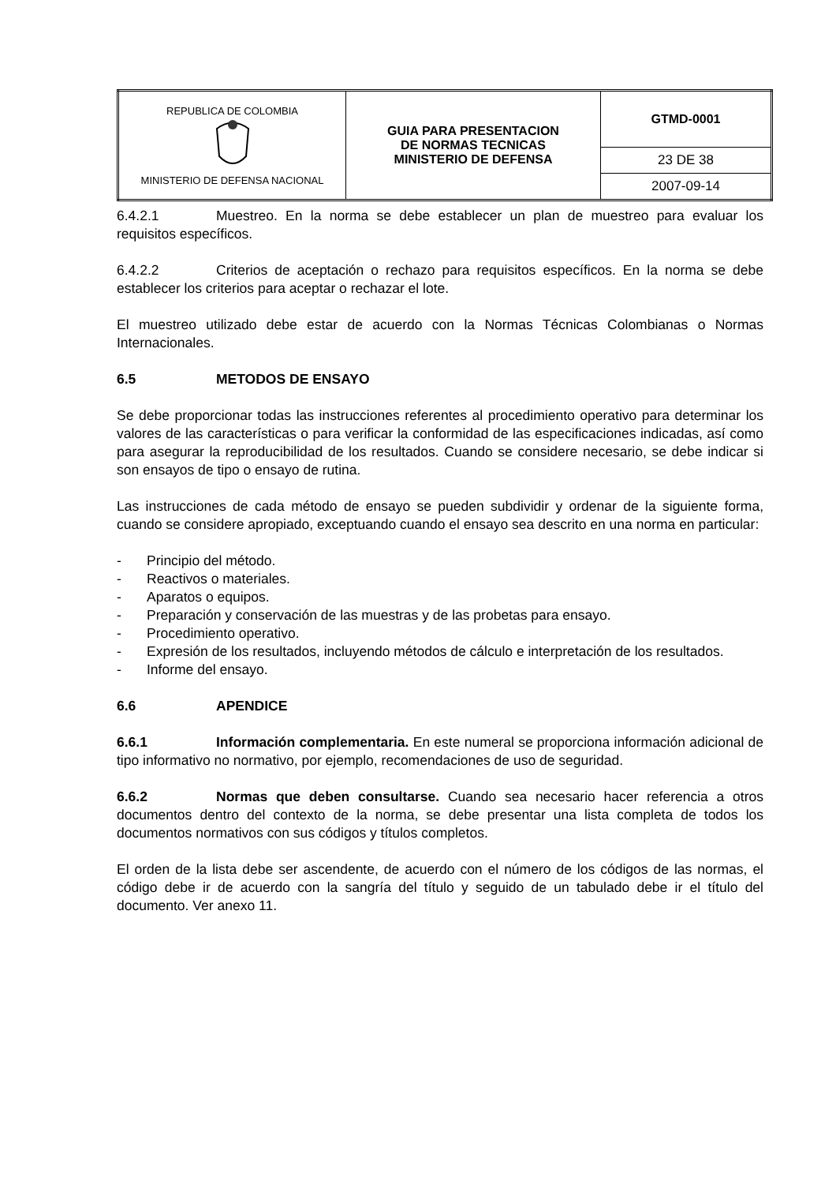| REPUBLICA DE COLOMBIA MINISTERIO DE DEFENSA NACIONAL | GUIA PARA PRESENTACION DE NORMAS TECNICAS MINISTERIO DE DEFENSA | GTMD-0001 |
| | | 23 DE 38 |
| | | 2007-09-14 |
6.4.2.1 Muestreo. En la norma se debe establecer un plan de muestreo para evaluar los requisitos específicos.
6.4.2.2 Criterios de aceptación o rechazo para requisitos específicos. En la norma se debe establecer los criterios para aceptar o rechazar el lote.
El muestreo utilizado debe estar de acuerdo con la Normas Técnicas Colombianas o Normas Internacionales.
6.5 METODOS DE ENSAYO
Se debe proporcionar todas las instrucciones referentes al procedimiento operativo para determinar los valores de las características o para verificar la conformidad de las especificaciones indicadas, así como para asegurar la reproducibilidad de los resultados. Cuando se considere necesario, se debe indicar si son ensayos de tipo o ensayo de rutina.
Las instrucciones de cada método de ensayo se pueden subdividir y ordenar de la siguiente forma, cuando se considere apropiado, exceptuando cuando el ensayo sea descrito en una norma en particular:
- Principio del método.
- Reactivos o materiales.
- Aparatos o equipos.
- Preparación y conservación de las muestras y de las probetas para ensayo.
- Procedimiento operativo.
- Expresión de los resultados, incluyendo métodos de cálculo e interpretación de los resultados.
- Informe del ensayo.
6.6 APENDICE
6.6.1 Información complementaria. En este numeral se proporciona información adicional de tipo informativo no normativo, por ejemplo, recomendaciones de uso de seguridad.
6.6.2 Normas que deben consultarse. Cuando sea necesario hacer referencia a otros documentos dentro del contexto de la norma, se debe presentar una lista completa de todos los documentos normativos con sus códigos y títulos completos.
El orden de la lista debe ser ascendente, de acuerdo con el número de los códigos de las normas, el código debe ir de acuerdo con la sangría del título y seguido de un tabulado debe ir el título del documento. Ver anexo 11.